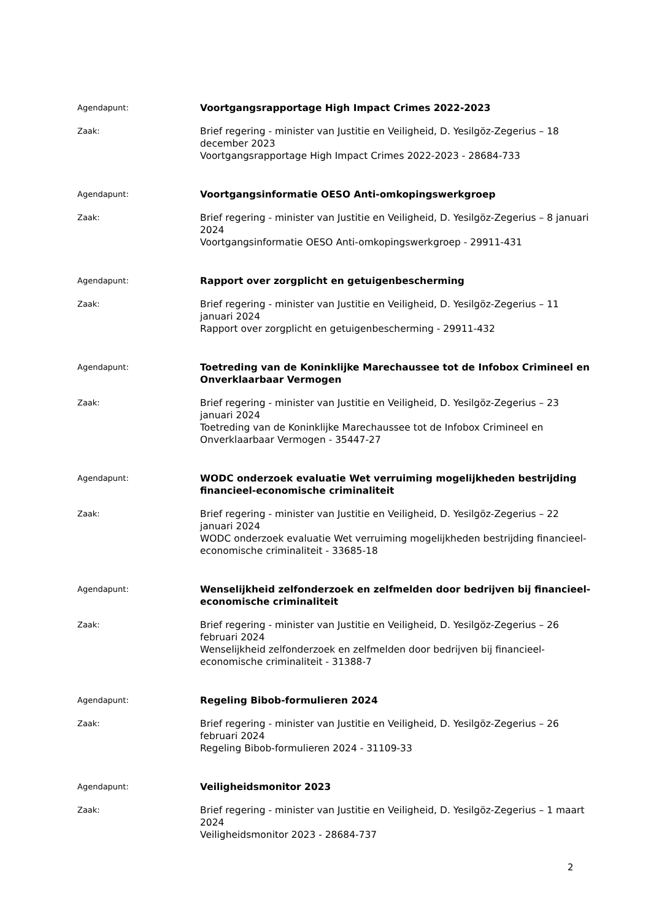Agendapunt:
Voortgangsrapportage High Impact Crimes 2022-2023
Zaak:
Brief regering - minister van Justitie en Veiligheid, D. Yesilgöz-Zegerius – 18 december 2023
Voortgangsrapportage High Impact Crimes 2022-2023 - 28684-733
Agendapunt:
Voortgangsinformatie OESO Anti-omkopingswerkgroep
Zaak:
Brief regering - minister van Justitie en Veiligheid, D. Yesilgöz-Zegerius – 8 januari 2024
Voortgangsinformatie OESO Anti-omkopingswerkgroep - 29911-431
Agendapunt:
Rapport over zorgplicht en getuigenbescherming
Zaak:
Brief regering - minister van Justitie en Veiligheid, D. Yesilgöz-Zegerius – 11 januari 2024
Rapport over zorgplicht en getuigenbescherming - 29911-432
Agendapunt:
Toetreding van de Koninklijke Marechaussee tot de Infobox Crimineel en Onverklaarbaar Vermogen
Zaak:
Brief regering - minister van Justitie en Veiligheid, D. Yesilgöz-Zegerius – 23 januari 2024
Toetreding van de Koninklijke Marechaussee tot de Infobox Crimineel en Onverklaarbaar Vermogen - 35447-27
Agendapunt:
WODC onderzoek evaluatie Wet verruiming mogelijkheden bestrijding financieel-economische criminaliteit
Zaak:
Brief regering - minister van Justitie en Veiligheid, D. Yesilgöz-Zegerius – 22 januari 2024
WODC onderzoek evaluatie Wet verruiming mogelijkheden bestrijding financieel-economische criminaliteit - 33685-18
Agendapunt:
Wenselijkheid zelfonderzoek en zelfmelden door bedrijven bij financieel-economische criminaliteit
Zaak:
Brief regering - minister van Justitie en Veiligheid, D. Yesilgöz-Zegerius – 26 februari 2024
Wenselijkheid zelfonderzoek en zelfmelden door bedrijven bij financieel-economische criminaliteit - 31388-7
Agendapunt:
Regeling Bibob-formulieren 2024
Zaak:
Brief regering - minister van Justitie en Veiligheid, D. Yesilgöz-Zegerius – 26 februari 2024
Regeling Bibob-formulieren 2024 - 31109-33
Agendapunt:
Veiligheidsmonitor 2023
Zaak:
Brief regering - minister van Justitie en Veiligheid, D. Yesilgöz-Zegerius – 1 maart 2024
Veiligheidsmonitor 2023 - 28684-737
2